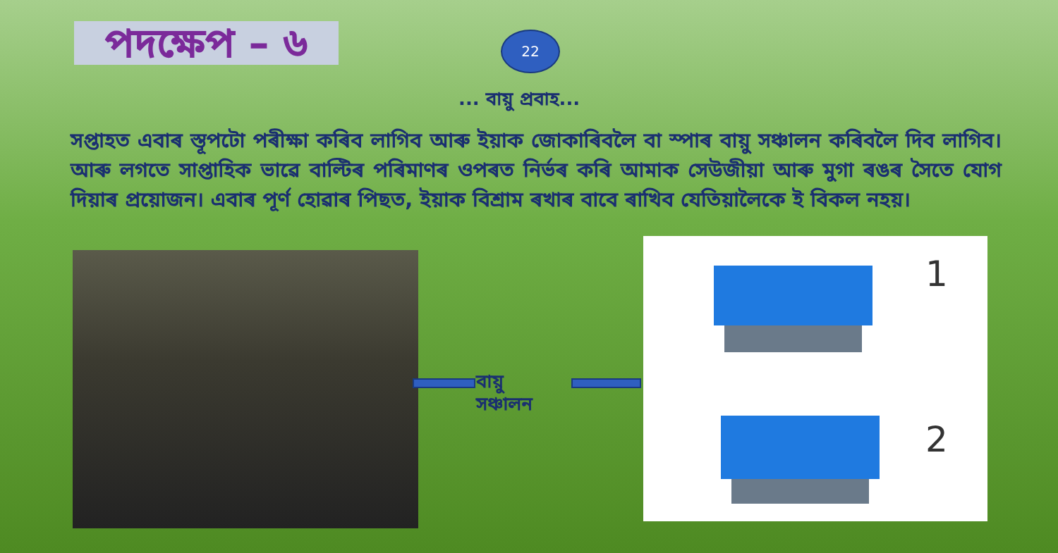পদক্ষেপ – ৬
22
... বায়ু প্ৰবাহ...
সপ্তাহত এবাৰ স্তূপটো পৰীক্ষা কৰিব লাগিব আৰু ইয়াক জোকাৰিবলৈ বা স্পাৰ বায়ু সঞ্চালন কৰিবলৈ দিব লাগিব। আৰু লগতে সাপ্তাহিক ভাৱে বাল্টিৰ পৰিমাণৰ ওপৰত নিৰ্ভৰ কৰি আমাক সেউজীয়া আৰু মুগা ৰঙৰ সৈতে যোগ দিয়াৰ প্ৰয়োজন। এবাৰ পূৰ্ণ হোৱাৰ পিছত, ইয়াক বিশ্ৰাম ৰখাৰ বাবে ৰাখিব যেতিয়ালৈকে ই বিকল নহয়।
বায়ু
সঞ্চালন
1
2